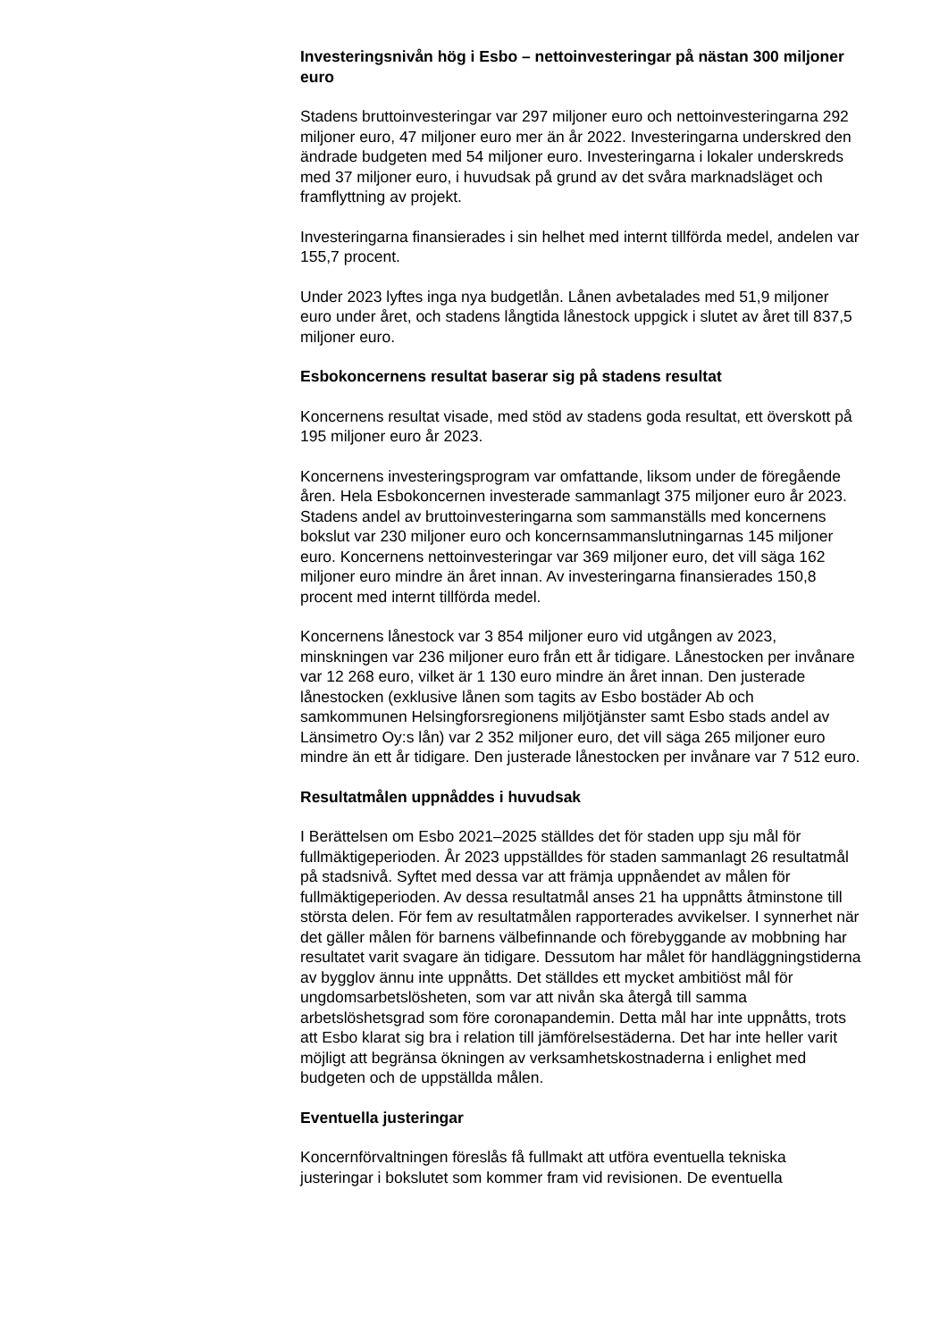Investeringsnivån hög i Esbo – nettoinvesteringar på nästan 300 miljoner euro
Stadens bruttoinvesteringar var 297 miljoner euro och nettoinvesteringarna 292 miljoner euro, 47 miljoner euro mer än år 2022. Investeringarna underskred den ändrade budgeten med 54 miljoner euro. Investeringarna i lokaler underskreds med 37 miljoner euro, i huvudsak på grund av det svåra marknadsläget och framflyttning av projekt.
Investeringarna finansierades i sin helhet med internt tillförda medel, andelen var 155,7 procent.
Under 2023 lyftes inga nya budgetlån. Lånen avbetalades med 51,9 miljoner euro under året, och stadens långtida lånestock uppgick i slutet av året till 837,5 miljoner euro.
Esbokoncernens resultat baserar sig på stadens resultat
Koncernens resultat visade, med stöd av stadens goda resultat, ett överskott på 195 miljoner euro år 2023.
Koncernens investeringsprogram var omfattande, liksom under de föregående åren. Hela Esbokoncernen investerade sammanlagt 375 miljoner euro år 2023. Stadens andel av bruttoinvesteringarna som sammanställs med koncernens bokslut var 230 miljoner euro och koncernsammanslutningarnas 145 miljoner euro. Koncernens nettoinvesteringar var 369 miljoner euro, det vill säga 162 miljoner euro mindre än året innan. Av investeringarna finansierades 150,8 procent med internt tillförda medel.
Koncernens lånestock var 3 854 miljoner euro vid utgången av 2023, minskningen var 236 miljoner euro från ett år tidigare. Lånestocken per invånare var 12 268 euro, vilket är 1 130 euro mindre än året innan. Den justerade lånestocken (exklusive lånen som tagits av Esbo bostäder Ab och samkommunen Helsingforsregionens miljötjänster samt Esbo stads andel av Länsimetro Oy:s lån) var 2 352 miljoner euro, det vill säga 265 miljoner euro mindre än ett år tidigare. Den justerade lånestocken per invånare var 7 512 euro.
Resultatmålen uppnåddes i huvudsak
I Berättelsen om Esbo 2021–2025 ställdes det för staden upp sju mål för fullmäktigeperioden. År 2023 uppställdes för staden sammanlagt 26 resultatmål på stadsnivå. Syftet med dessa var att främja uppnåendet av målen för fullmäktigeperioden. Av dessa resultatmål anses 21 ha uppnåtts åtminstone till största delen. För fem av resultatmålen rapporterades avvikelser. I synnerhet när det gäller målen för barnens välbefinnande och förebyggande av mobbning har resultatet varit svagare än tidigare. Dessutom har målet för handläggningstiderna av bygglov ännu inte uppnåtts. Det ställdes ett mycket ambitiöst mål för ungdomsarbetslösheten, som var att nivån ska återgå till samma arbetslöshetsgrad som före coronapandemin. Detta mål har inte uppnåtts, trots att Esbo klarat sig bra i relation till jämförelsestäderna. Det har inte heller varit möjligt att begränsa ökningen av verksamhetskostnaderna i enlighet med budgeten och de uppställda målen.
Eventuella justeringar
Koncernförvaltningen föreslås få fullmakt att utföra eventuella tekniska justeringar i bokslutet som kommer fram vid revisionen. De eventuella